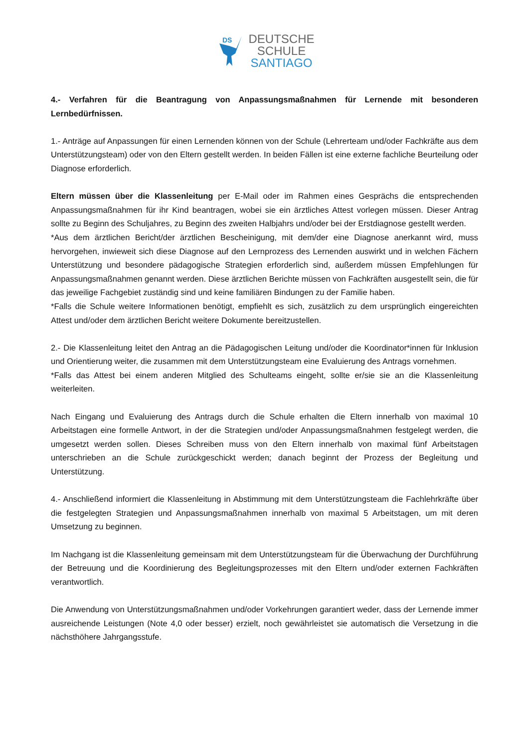DS
DEUTSCHE
SCHULE
SANTIAGO
4.- Verfahren für die Beantragung von Anpassungsmaßnahmen für Lernende mit besonderen Lernbedürfnissen.
1.- Anträge auf Anpassungen für einen Lernenden können von der Schule (Lehrerteam und/oder Fachkräfte aus dem Unterstützungsteam) oder von den Eltern gestellt werden. In beiden Fällen ist eine externe fachliche Beurteilung oder Diagnose erforderlich.
Eltern müssen über die Klassenleitung per E-Mail oder im Rahmen eines Gesprächs die entsprechenden Anpassungsmaßnahmen für ihr Kind beantragen, wobei sie ein ärztliches Attest vorlegen müssen. Dieser Antrag sollte zu Beginn des Schuljahres, zu Beginn des zweiten Halbjahrs und/oder bei der Erstdiagnose gestellt werden.
*Aus dem ärztlichen Bericht/der ärztlichen Bescheinigung, mit dem/der eine Diagnose anerkannt wird, muss hervorgehen, inwieweit sich diese Diagnose auf den Lernprozess des Lernenden auswirkt und in welchen Fächern Unterstützung und besondere pädagogische Strategien erforderlich sind, außerdem müssen Empfehlungen für Anpassungsmaßnahmen genannt werden. Diese ärztlichen Berichte müssen von Fachkräften ausgestellt sein, die für das jeweilige Fachgebiet zuständig sind und keine familiären Bindungen zu der Familie haben.
*Falls die Schule weitere Informationen benötigt, empfiehlt es sich, zusätzlich zu dem ursprünglich eingereichten Attest und/oder dem ärztlichen Bericht weitere Dokumente bereitzustellen.
2.- Die Klassenleitung leitet den Antrag an die Pädagogischen Leitung und/oder die Koordinator*innen für Inklusion und Orientierung weiter, die zusammen mit dem Unterstützungsteam eine Evaluierung des Antrags vornehmen.
*Falls das Attest bei einem anderen Mitglied des Schulteams eingeht, sollte er/sie sie an die Klassenleitung weiterleiten.
Nach Eingang und Evaluierung des Antrags durch die Schule erhalten die Eltern innerhalb von maximal 10 Arbeitstagen eine formelle Antwort, in der die Strategien und/oder Anpassungsmaßnahmen festgelegt werden, die umgesetzt werden sollen. Dieses Schreiben muss von den Eltern innerhalb von maximal fünf Arbeitstagen unterschrieben an die Schule zurückgeschickt werden; danach beginnt der Prozess der Begleitung und Unterstützung.
4.- Anschließend informiert die Klassenleitung in Abstimmung mit dem Unterstützungsteam die Fachlehrkräfte über die festgelegten Strategien und Anpassungsmaßnahmen innerhalb von maximal 5 Arbeitstagen, um mit deren Umsetzung zu beginnen.
Im Nachgang ist die Klassenleitung gemeinsam mit dem Unterstützungsteam für die Überwachung der Durchführung der Betreuung und die Koordinierung des Begleitungsprozesses mit den Eltern und/oder externen Fachkräften verantwortlich.
Die Anwendung von Unterstützungsmaßnahmen und/oder Vorkehrungen garantiert weder, dass der Lernende immer ausreichende Leistungen (Note 4,0 oder besser) erzielt, noch gewährleistet sie automatisch die Versetzung in die nächsthöhere Jahrgangsstufe.